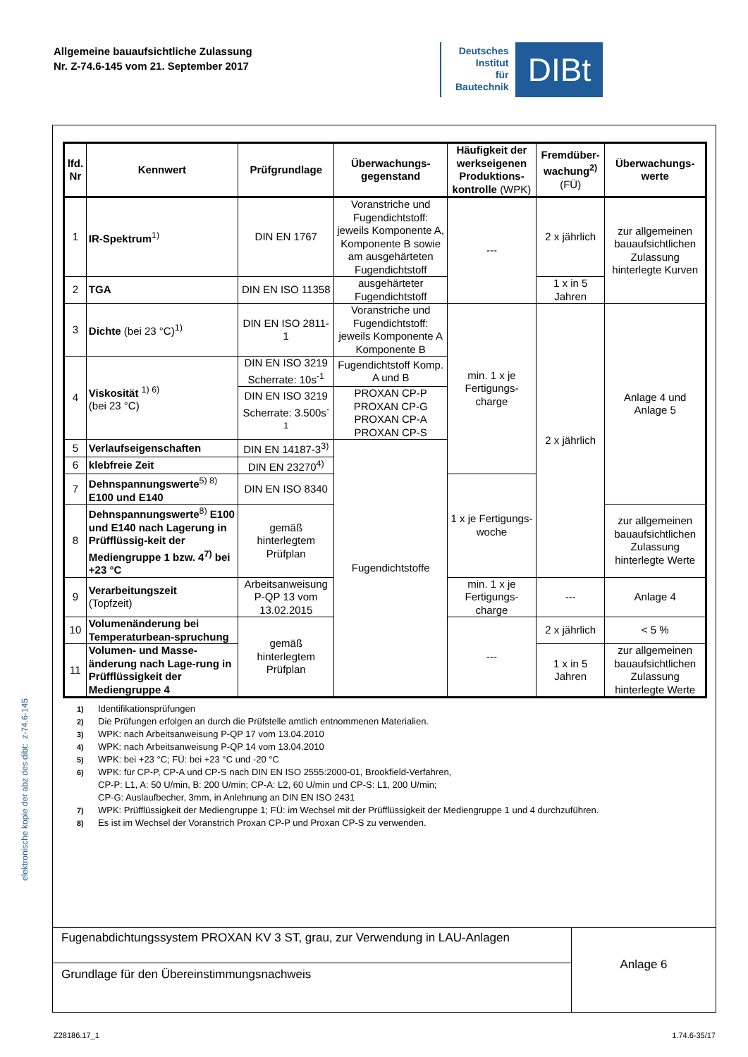Allgemeine bauaufsichtliche Zulassung
Nr. Z-74.6-145 vom 21. September 2017
Deutsches
Institut
für
Bautechnik
DIBt
| lfd. Nr | Kennwert | Prüfgrundlage | Überwachungs-gegenstand | Häufigkeit der werkseigenen Produktions-kontrolle (WPK) | Fremdüber-wachung<sup>2)</sup> (FÜ) | Überwachungs-werte |
| --- | --- | --- | --- | --- | --- | --- |
| 1 | IR-Spektrum<sup>1)</sup> | DIN EN 1767 | Voranstriche und Fugendichtstoff: jeweils Komponente A, Komponente B sowie am ausgehärteten Fugendichtstoff | --- | 2 x jährlich | zur allgemeinen bauaufsichtlichen Zulassung hinterlegte Kurven |
| 2 | TGA | DIN EN ISO 11358 | ausgehärteter Fugendichtstoff | | 1 x in 5 Jahren | |
| 3 | Dichte (bei 23 °C)<sup>1)</sup> | DIN EN ISO 2811-1 | Voranstriche und Fugendichtstoff: jeweils Komponente A Komponente B | min. 1 x je Fertigungs-charge | 2 x jährlich | Anlage 4 und Anlage 5 |
| 4 | Viskosität <sup>1) 6)</sup> (bei 23 °C) | DIN EN ISO 3219 Scherrate: 10s<sup>-1</sup> | Fugendichtstoff Komp. A und B | | | |
| | | DIN EN ISO 3219 Scherrate: 3.500s<sup>-1</sup> | PROXAN CP-P PROXAN CP-G PROXAN CP-A PROXAN CP-S | | | |
| 5 | Verlaufseigenschaften | DIN EN 14187-3<sup>3)</sup> | Fugendichtstoffe | | | |
| 6 | klebfreie Zeit | DIN EN 23270<sup>4)</sup> | | | | |
| 7 | Dehnspannungswerte<sup>5) 8)</sup> E100 und E140 | DIN EN ISO 8340 | | 1 x je Fertigungs-woche | | |
| 8 | Dehnspannungswerte<sup>8)</sup> E100 und E140 nach Lagerung in Prüfflüssig-keit der Mediengruppe 1 bzw. 4<sup>7)</sup> bei +23 °C | gemäß hinterlegtem Prüfplan | | | | zur allgemeinen bauaufsichtlichen Zulassung hinterlegte Werte |
| 9 | Verarbeitungszeit (Topfzeit) | Arbeitsanweisung P-QP 13 vom 13.02.2015 | | min. 1 x je Fertigungs-charge | --- | Anlage 4 |
| 10 | Volumenänderung bei Temperaturbean-spruchung | gemäß hinterlegtem Prüfplan | | --- | 2 x jährlich | < 5 % |
| 11 | Volumen- und Masse-änderung nach Lage-rung in Prüfflüssigkeit der Mediengruppe 4 | | | | 1 x in 5 Jahren | zur allgemeinen bauaufsichtlichen Zulassung hinterlegte Werte |
<sup>1)</sup> Identifikationsprüfungen
<sup>2)</sup> Die Prüfungen erfolgen an durch die Prüfstelle amtlich entnommenen Materialien.
<sup>3)</sup> WPK: nach Arbeitsanweisung P-QP 17 vom 13.04.2010
<sup>4)</sup> WPK: nach Arbeitsanweisung P-QP 14 vom 13.04.2010
<sup>5)</sup> WPK: bei +23 °C; FÜ: bei +23 °C und -20 °C
<sup>6)</sup> WPK: für CP-P, CP-A und CP-S nach DIN EN ISO 2555:2000-01, Brookfield-Verfahren,
CP-P: L1, A: 50 U/min, B: 200 U/min; CP-A: L2, 60 U/min und CP-S: L1, 200 U/min;
CP-G: Auslaufbecher, 3mm, in Anlehnung an DIN EN ISO 2431
<sup>7)</sup> WPK: Prüfflüssigkeit der Mediengruppe 1; FÜ: im Wechsel mit der Prüfflüssigkeit der Mediengruppe 1 und 4 durchzuführen.
<sup>8)</sup> Es ist im Wechsel der Voranstrich Proxan CP-P und Proxan CP-S zu verwenden.
Fugenabdichtungssystem PROXAN KV 3 ST, grau, zur Verwendung in LAU-Anlagen
Grundlage für den Übereinstimmungsnachweis
Anlage 6
elektronische kopie der abz des dibt: z-74.6-145
Z28186.17_1 1.74.6-35/17